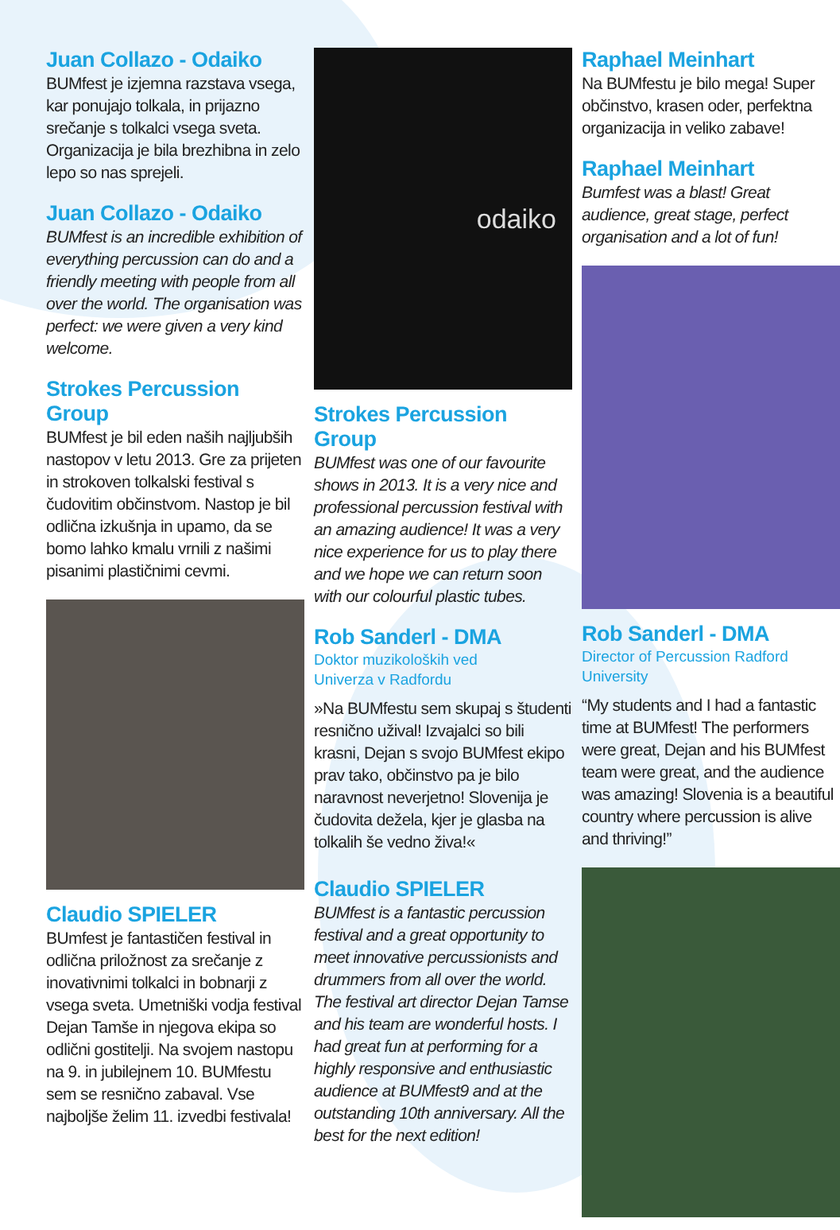Juan Collazo - Odaiko
BUMfest je izjemna razstava vsega, kar ponujajo tolkala, in prijazno srečanje s tolkalci vsega sveta. Organizacija je bila brezhibna in zelo lepo so nas sprejeli.
Juan Collazo - Odaiko
BUMfest is an incredible exhibition of everything percussion can do and a friendly meeting with people from all over the world. The organisation was perfect: we were given a very kind welcome.
Strokes Percussion Group
BUMfest je bil eden naših najljubših nastopov v letu 2013. Gre za prijeten in strokoven tolkalski festival s čudovitim občinstvom. Nastop je bil odlična izkušnja in upamo, da se bomo lahko kmalu vrnili z našimi pisanimi plastičnimi cevmi.
Claudio SPIELER
BUmfest je fantastičen festival in odlična priložnost za srečanje z inovativnimi tolkalci in bobnarji z vsega sveta. Umetniški vodja festival Dejan Tamše in njegova ekipa so odlični gostitelji. Na svojem nastopu na 9. in jubilejnem 10. BUMfestu sem se resnično zabaval. Vse najboljše želim 11. izvedbi festivala!
odaiko
Strokes Percussion Group
BUMfest was one of our favourite shows in 2013. It is a very nice and professional percussion festival with an amazing audience! It was a very nice experience for us to play there and we hope we can return soon with our colourful plastic tubes.
Rob Sanderl - DMA
Doktor muzikoloških ved
Univerza v Radfordu
»Na BUMfestu sem skupaj s študenti resnično užival! Izvajalci so bili krasni, Dejan s svojo BUMfest ekipo prav tako, občinstvo pa je bilo naravnost neverjetno! Slovenija je čudovita dežela, kjer je glasba na tolkalih še vedno živa!«
Claudio SPIELER
BUMfest is a fantastic percussion festival and a great opportunity to meet innovative percussionists and drummers from all over the world. The festival art director Dejan Tamse and his team are wonderful hosts. I had great fun at performing for a highly responsive and enthusiastic audience at BUMfest9 and at the outstanding 10th anniversary. All the best for the next edition!
Raphael Meinhart
Na BUMfestu je bilo mega! Super občinstvo, krasen oder, perfektna organizacija in veliko zabave!
Raphael Meinhart
Bumfest was a blast! Great audience, great stage, perfect organisation and a lot of fun!
Rob Sanderl - DMA
Director of Percussion Radford University
“My students and I had a fantastic time at BUMfest! The performers were great, Dejan and his BUMfest team were great, and the audience was amazing! Slovenia is a beautiful country where percussion is alive and thriving!”